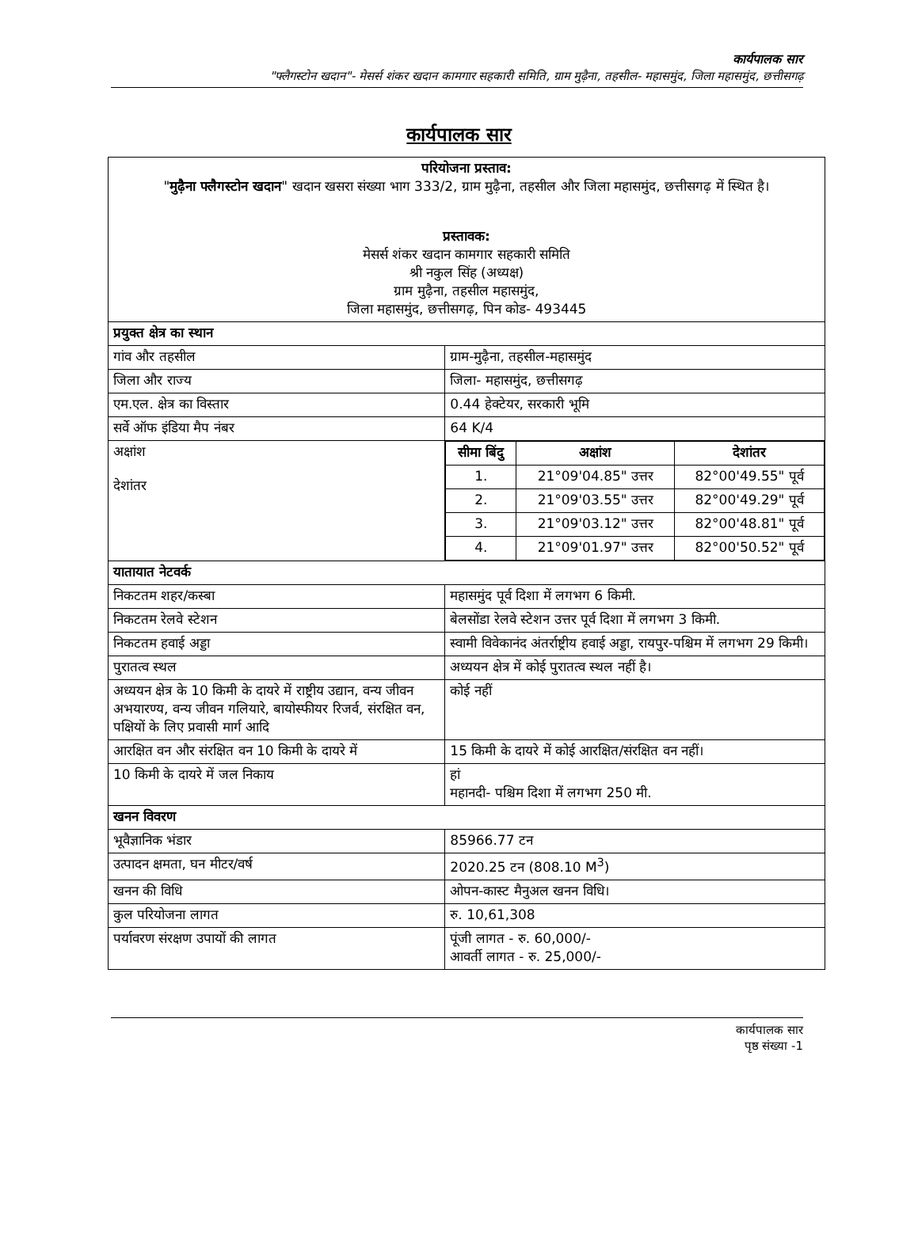कार्यपालक सार
"फ्लैगस्टोन खदान"- मेसर्स शंकर खदान कामगार सहकारी समिति, ग्राम मुढ़ैना, तहसील- महासमुंद, जिला महासमुंद, छत्तीसगढ़
कार्यपालक सार
| परियोजना प्रस्ताव: " मुढ़ैना फ्लैगस्टोन खदान " खदान खसरा संख्या भाग 333/2, ग्राम मुढ़ैना, तहसील और जिला महासमुंद, छत्तीसगढ़ में स्थित है। प्रस्तावक: मेसर्स शंकर खदान कामगार सहकारी समिति श्री नकुल सिंह (अध्यक्ष) ग्राम मुढ़ैना, तहसील महासमुंद, जिला महासमुंद, छत्तीसगढ़, पिन कोड- 493445 | |
| प्रयुक्त क्षेत्र का स्थान | |
| गांव और तहसील | ग्राम-मुढ़ैना, तहसील-महासमुंद |
| जिला और राज्य | जिला- महासमुंद, छत्तीसगढ़ |
| एम.एल. क्षेत्र का विस्तार | 0.44 हेक्टेयर, सरकारी भूमि |
| सर्वे ऑफ इंडिया मैप नंबर | 64 K/4 |
| अक्षांश देशांतर | / सीमा बिंदु / अक्षांश / देशांतर / / 1. / 21°09'04.85" उत्तर / 82°00'49.55" पूर्व / / 2. / 21°09'03.55" उत्तर / 82°00'49.29" पूर्व / / 3. / 21°09'03.12" उत्तर / 82°00'48.81" पूर्व / / 4. / 21°09'01.97" उत्तर / 82°00'50.52" पूर्व / |
| यातायात नेटवर्क | |
| निकटतम शहर/कस्बा | महासमुंद पूर्व दिशा में लगभग 6 किमी. |
| निकटतम रेलवे स्टेशन | बेलसोंडा रेलवे स्टेशन उत्तर पूर्व दिशा में लगभग 3 किमी. |
| निकटतम हवाई अड्डा | स्वामी विवेकानंद अंतर्राष्ट्रीय हवाई अड्डा, रायपुर-पश्चिम में लगभग 29 किमी। |
| पुरातत्व स्थल | अध्ययन क्षेत्र में कोई पुरातत्व स्थल नहीं है। |
| अध्ययन क्षेत्र के 10 किमी के दायरे में राष्ट्रीय उद्यान, वन्य जीवन अभयारण्य, वन्य जीवन गलियारे, बायोस्फीयर रिजर्व, संरक्षित वन, पक्षियों के लिए प्रवासी मार्ग आदि | कोई नहीं |
| आरक्षित वन और संरक्षित वन 10 किमी के दायरे में | 15 किमी के दायरे में कोई आरक्षित/संरक्षित वन नहीं। |
| 10 किमी के दायरे में जल निकाय | हां महानदी- पश्चिम दिशा में लगभग 250 मी. |
| खनन विवरण | |
| भूवैज्ञानिक भंडार | 85966.77 टन |
| उत्पादन क्षमता, घन मीटर/वर्ष | 2020.25 टन (808.10 M<sup>3</sup>) |
| खनन की विधि | ओपन-कास्ट मैनुअल खनन विधि। |
| कुल परियोजना लागत | रु. 10,61,308 |
| पर्यावरण संरक्षण उपायों की लागत | पूंजी लागत - रु. 60,000/- आवर्ती लागत - रु. 25,000/- |
कार्यपालक सार
पृष्ठ संख्या -1